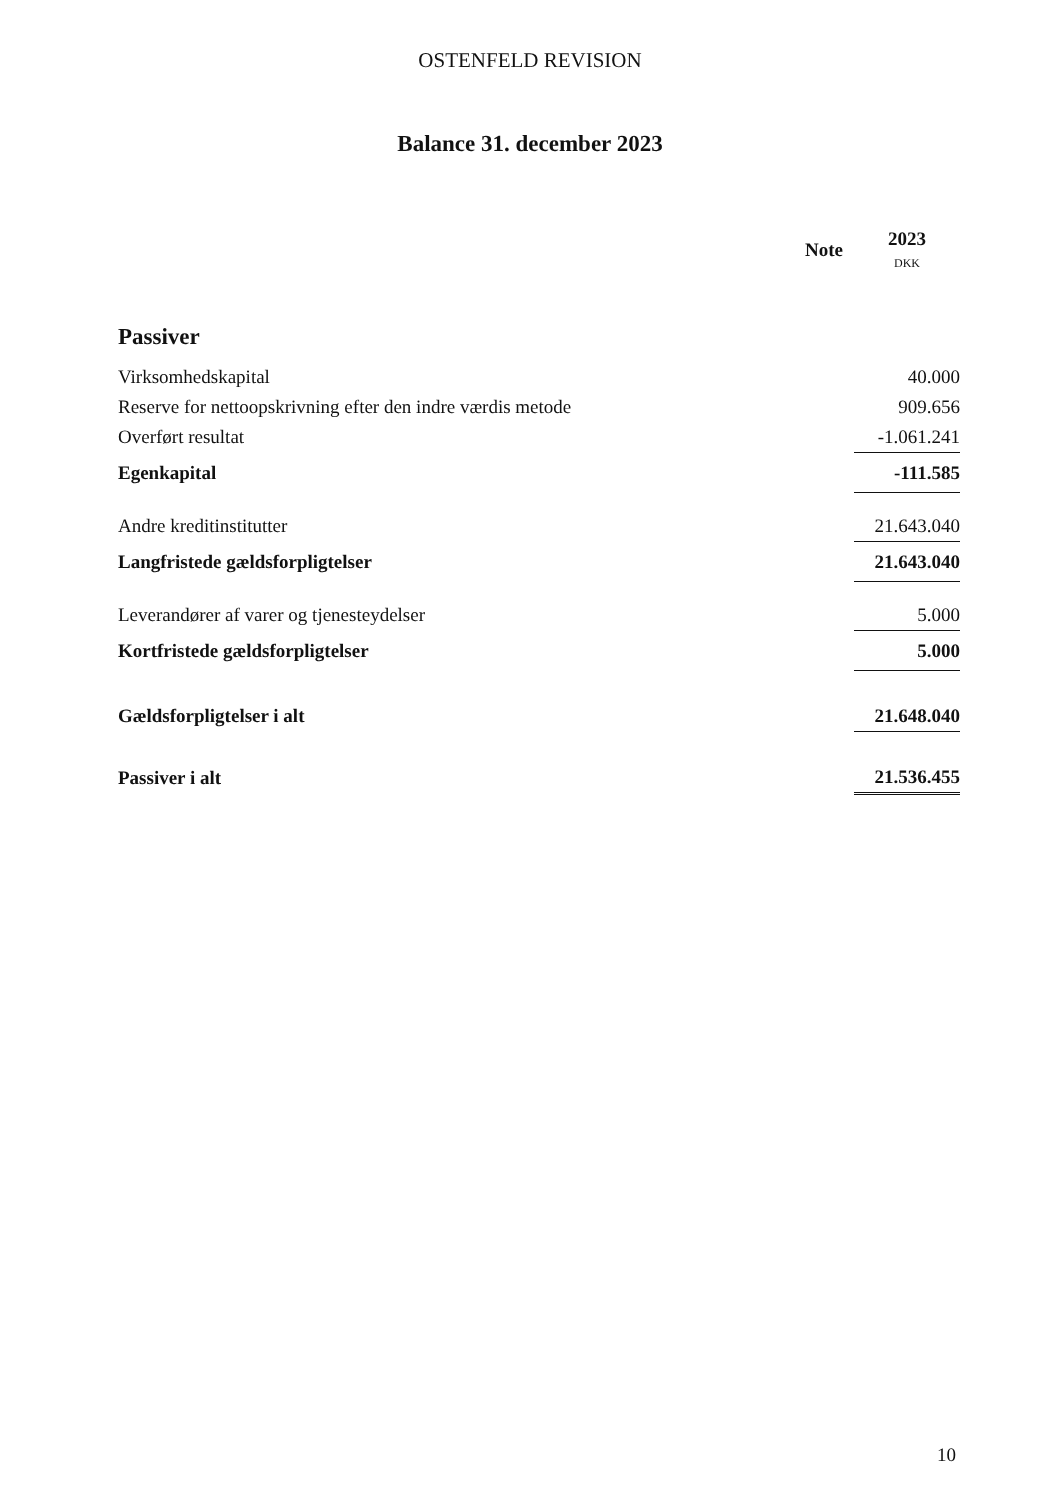OSTENFELD REVISION
Balance 31. december 2023
| | Note | 2023 DKK |
| --- | --- | --- |
| Passiver | | |
| Virksomhedskapital | | 40.000 |
| Reserve for nettoopskrivning efter den indre værdis metode | | 909.656 |
| Overført resultat | | -1.061.241 |
| Egenkapital | | -111.585 |
| Andre kreditinstitutter | | 21.643.040 |
| Langfristede gældsforpligtelser | | 21.643.040 |
| Leverandører af varer og tjenesteydelser | | 5.000 |
| Kortfristede gældsforpligtelser | | 5.000 |
| Gældsforpligtelser i alt | | 21.648.040 |
| Passiver i alt | | 21.536.455 |
10